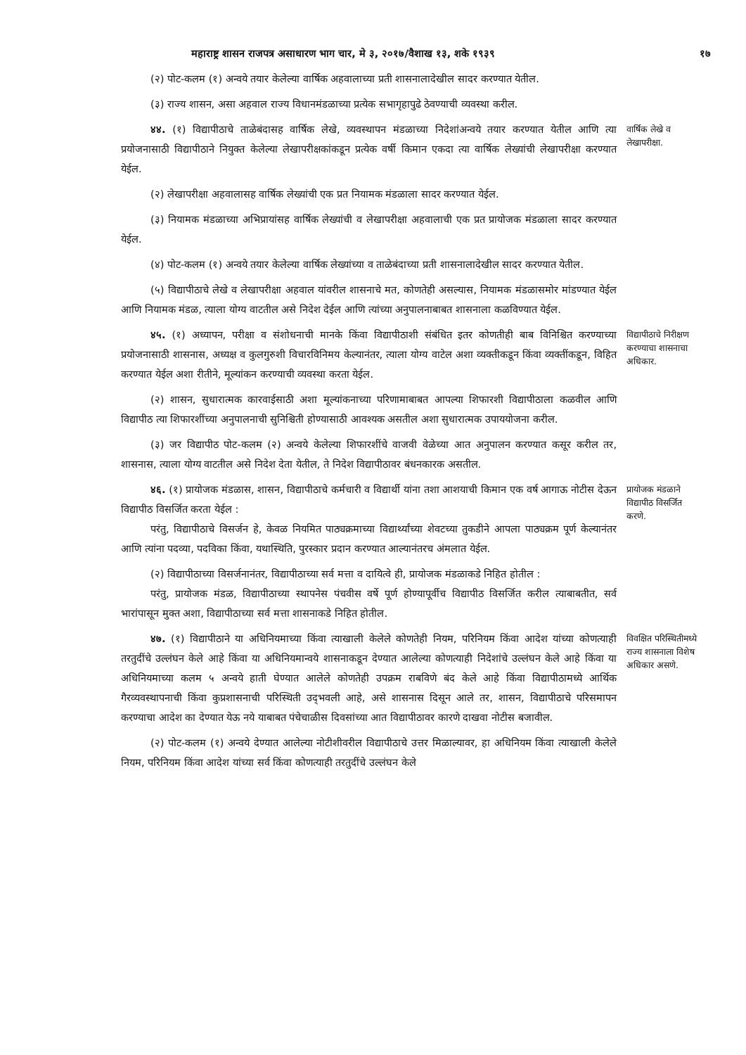महाराष्ट्र शासन राजपत्र असाधारण भाग चार, मे ३, २०१७/वैशाख १३, शके १९३९ १७
(२) पोट-कलम (१) अन्वये तयार केलेल्या वार्षिक अहवालाच्या प्रती शासनालादेखील सादर करण्यात येतील.
(३) राज्य शासन, असा अहवाल राज्य विधानमंडळाच्या प्रत्येक सभागृहापुढे ठेवण्याची व्यवस्था करील.
४४. (१) विद्यापीठाचे ताळेबंदासह वार्षिक लेखे, व्यवस्थापन मंडळाच्या निदेशांअन्वये तयार करण्यात येतील आणि त्या प्रयोजनासाठी विद्यापीठाने नियुक्त केलेल्या लेखापरीक्षकांकडून प्रत्येक वर्षी किमान एकदा त्या वार्षिक लेख्यांची लेखापरीक्षा करण्यात येईल.
वार्षिक लेखे व लेखापरीक्षा.
(२) लेखापरीक्षा अहवालासह वार्षिक लेख्यांची एक प्रत नियामक मंडळाला सादर करण्यात येईल.
(३) नियामक मंडळाच्या अभिप्रायांसह वार्षिक लेख्यांची व लेखापरीक्षा अहवालाची एक प्रत प्रायोजक मंडळाला सादर करण्यात येईल.
(४) पोट-कलम (१) अन्वये तयार केलेल्या वार्षिक लेख्यांच्या व ताळेबंदाच्या प्रती शासनालादेखील सादर करण्यात येतील.
(५) विद्यापीठाचे लेखे व लेखापरीक्षा अहवाल यांवरील शासनाचे मत, कोणतेही असल्यास, नियामक मंडळासमोर मांडण्यात येईल आणि नियामक मंडळ, त्याला योग्य वाटतील असे निदेश देईल आणि त्यांच्या अनुपालनाबाबत शासनाला कळविण्यात येईल.
४५. (१) अध्यापन, परीक्षा व संशोधनाची मानके किंवा विद्यापीठाशी संबंधित इतर कोणतीही बाब विनिश्चित करण्याच्या प्रयोजनासाठी शासनास, अध्यक्ष व कुलगुरुशी विचारविनिमय केल्यानंतर, त्याला योग्य वाटेल अशा व्यक्तीकडून किंवा व्यक्तींकडून, विहित करण्यात येईल अशा रीतीने, मूल्यांकन करण्याची व्यवस्था करता येईल.
विद्यापीठाचे निरीक्षण करण्याचा शासनाचा अधिकार.
(२) शासन, सुधारात्मक कारवाईसाठी अशा मूल्यांकनाच्या परिणामाबाबत आपल्या शिफारशी विद्यापीठाला कळवील आणि विद्यापीठ त्या शिफारशींच्या अनुपालनाची सुनिश्चिती होण्यासाठी आवश्यक असतील अशा सुधारात्मक उपाययोजना करील.
(३) जर विद्यापीठ पोट-कलम (२) अन्वये केलेल्या शिफारशींचे वाजवी वेळेच्या आत अनुपालन करण्यात कसूर करील तर, शासनास, त्याला योग्य वाटतील असे निदेश देता येतील, ते निदेश विद्यापीठावर बंधनकारक असतील.
४६. (१) प्रायोजक मंडळास, शासन, विद्यापीठाचे कर्मचारी व विद्यार्थी यांना तशा आशयाची किमान एक वर्ष आगाऊ नोटीस देऊन विद्यापीठ विसर्जित करता येईल :
परंतु, विद्यापीठाचे विसर्जन हे, केवळ नियमित पाठ्यक्रमाच्या विद्यार्थ्यांच्या शेवटच्या तुकडीने आपला पाठ्यक्रम पूर्ण केल्यानंतर आणि त्यांना पदव्या, पदविका किंवा, यथास्थिति, पुरस्कार प्रदान करण्यात आल्यानंतरच अंमलात येईल.
प्रायोजक मंडळाने विद्यापीठ विसर्जित करणे.
(२) विद्यापीठाच्या विसर्जनानंतर, विद्यापीठाच्या सर्व मत्ता व दायित्वे ही, प्रायोजक मंडळाकडे निहित होतील :
परंतु, प्रायोजक मंडळ, विद्यापीठाच्या स्थापनेस पंचवीस वर्षे पूर्ण होण्यापूर्वीच विद्यापीठ विसर्जित करील त्याबाबतीत, सर्व भारांपासून मुक्त अशा, विद्यापीठाच्या सर्व मत्ता शासनाकडे निहित होतील.
४७. (१) विद्यापीठाने या अधिनियमाच्या किंवा त्याखाली केलेले कोणतेही नियम, परिनियम किंवा आदेश यांच्या कोणत्याही तरतुदींचे उल्लंघन केले आहे किंवा या अधिनियमान्वये शासनाकडून देण्यात आलेल्या कोणत्याही निदेशांचे उल्लंघन केले आहे किंवा या अधिनियमाच्या कलम ५ अन्वये हाती घेण्यात आलेले कोणतेही उपक्रम राबविणे बंद केले आहे किंवा विद्यापीठामध्ये आर्थिक गैरव्यवस्थापनाची किंवा कुप्रशासनाची परिस्थिती उद्‌भवली आहे, असे शासनास दिसून आले तर, शासन, विद्यापीठाचे परिसमापन करण्याचा आदेश का देण्यात येऊ नये याबाबत पंचेचाळीस दिवसांच्या आत विद्यापीठावर कारणे दाखवा नोटीस बजावील.
विवक्षित परिस्थितीमध्ये राज्य शासनाला विशेष अधिकार असणे.
(२) पोट-कलम (१) अन्वये देण्यात आलेल्या नोटीशीवरील विद्यापीठाचे उत्तर मिळाल्यावर, हा अधिनियम किंवा त्याखाली केलेले नियम, परिनियम किंवा आदेश यांच्या सर्व किंवा कोणत्याही तरतुदींचे उल्लंघन केले